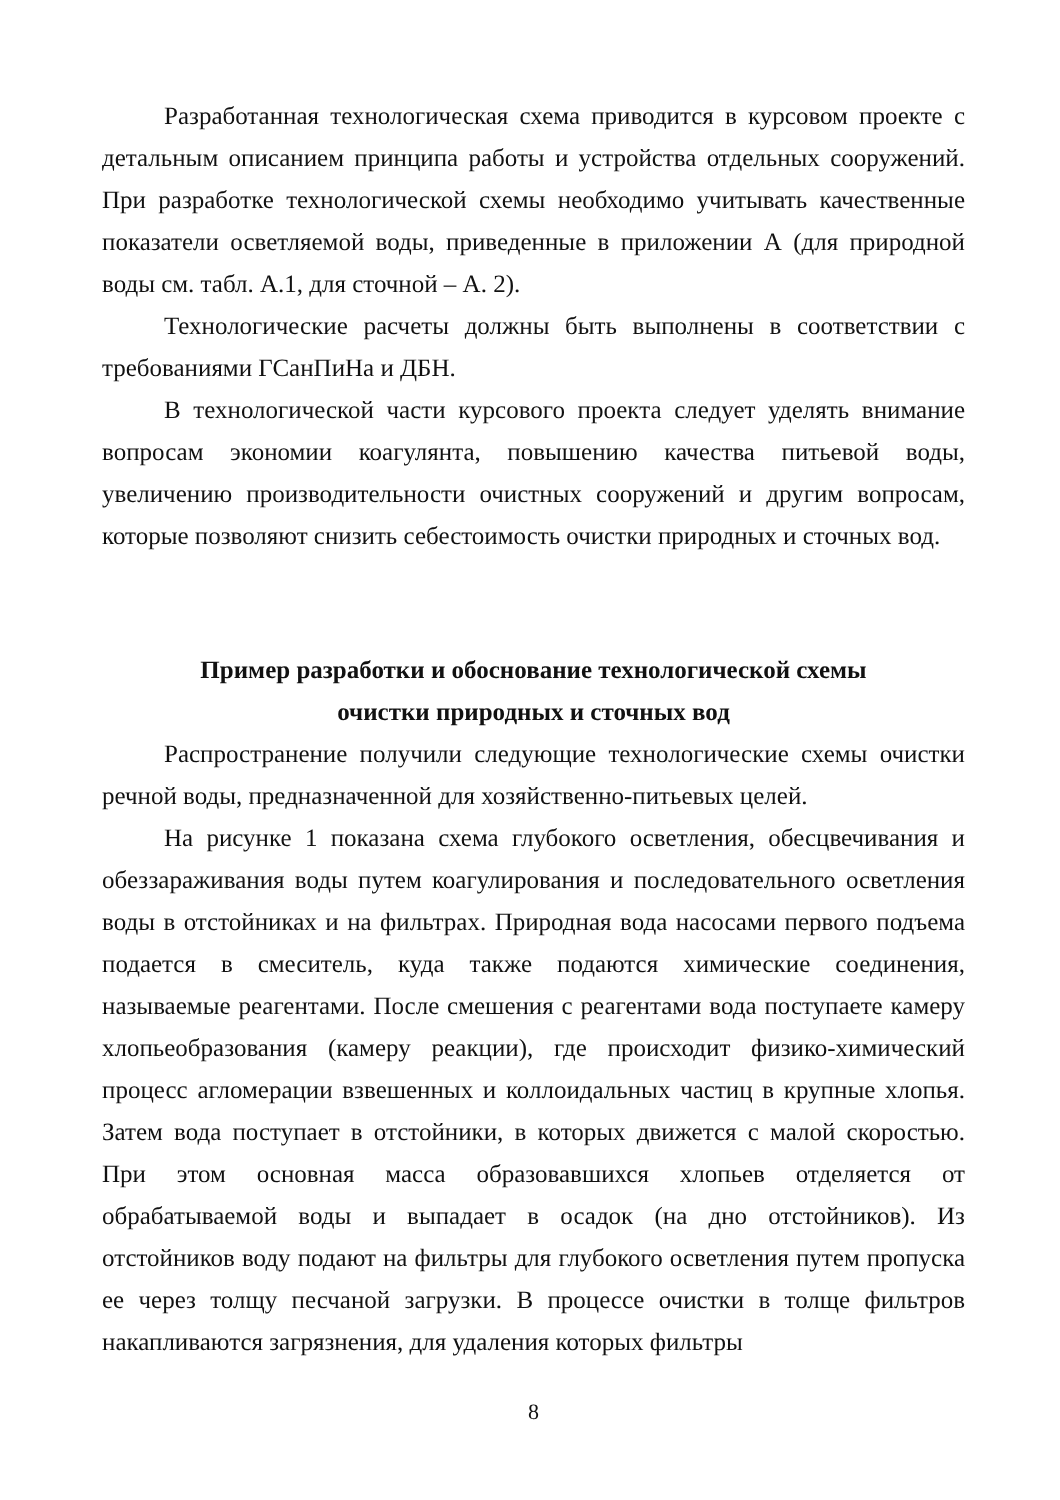Разработанная технологическая схема приводится в курсовом проекте с детальным описанием принципа работы и устройства отдельных сооружений. При разработке технологической схемы необходимо учитывать качественные показатели осветляемой воды, приведенные в приложении А (для природной воды см. табл. А.1, для сточной – А. 2).
Технологические расчеты должны быть выполнены в соответствии с требованиями ГСанПиНа и ДБН.
В технологической части курсового проекта следует уделять внимание вопросам экономии коагулянта, повышению качества питьевой воды, увеличению производительности очистных сооружений и другим вопросам, которые позволяют снизить себестоимость очистки природных и сточных вод.
Пример разработки и обоснование технологической схемы
очистки природных и сточных вод
Распространение получили следующие технологические схемы очистки речной воды, предназначенной для хозяйственно-питьевых целей.
На рисунке 1 показана схема глубокого осветления, обесцвечивания и обеззараживания воды путем коагулирования и последовательного осветления воды в отстойниках и на фильтрах. Природная вода насосами первого подъема подается в смеситель, куда также подаются химические соединения, называемые реагентами. После смешения с реагентами вода поступаете камеру хлопьеобразования (камеру реакции), где происходит физико-химический процесс агломерации взвешенных и коллоидальных частиц в крупные хлопья. Затем вода поступает в отстойники, в которых движется с малой скоростью. При этом основная масса образовавшихся хлопьев отделяется от обрабатываемой воды и выпадает в осадок (на дно отстойников). Из отстойников воду подают на фильтры для глубокого осветления путем пропуска ее через толщу песчаной загрузки. В процессе очистки в толще фильтров накапливаются загрязнения, для удаления которых фильтры
8